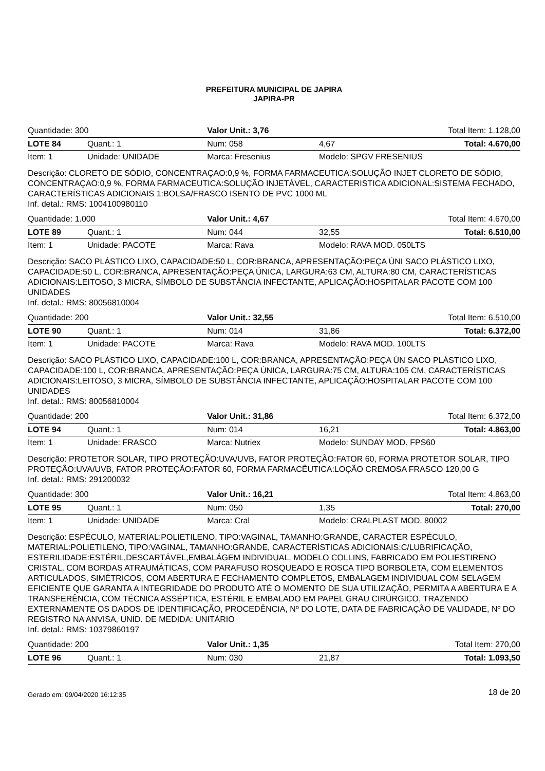PREFEITURA MUNICIPAL DE JAPIRA
JAPIRA-PR
| Quantidade: 300 | | Valor Unit.: 3,76 | | Total Item: 1.128,00 | |
| LOTE 84 | Quant.: 1 | | Num: 058 | 4,67 | Total: 4.670,00 |
| Item: 1 | Unidade: UNIDADE | Marca: Fresenius | | Modelo: SPGV FRESENIUS | |
| Descrição: CLORETO DE SÓDIO, CONCENTRAÇAO:0,9 %, FORMA FARMACEUTICA:SOLUÇÃO INJET CLORETO DE SÓDIO, CONCENTRAÇAO:0,9 %, FORMA FARMACEUTICA:SOLUÇÃO INJETÁVEL, CARACTERISTICA ADICIONAL:SISTEMA FECHADO, CARACTERÍSTICAS ADICIONAIS 1:BOLSA/FRASCO ISENTO DE PVC 1000 ML Inf. detal.: RMS: 1004100980110 | | | | | |
| Quantidade: 1.000 | | Valor Unit.: 4,67 | | Total Item: 4.670,00 | |
| LOTE 89 | Quant.: 1 | | Num: 044 | 32,55 | Total: 6.510,00 |
| Item: 1 | Unidade: PACOTE | Marca: Rava | | Modelo: RAVA MOD. 050LTS | |
| Descrição: SACO PLÁSTICO LIXO, CAPACIDADE:50 L, COR:BRANCA, APRESENTAÇÃO:PEÇA ÚNI SACO PLÁSTICO LIXO, CAPACIDADE:50 L, COR:BRANCA, APRESENTAÇÃO:PEÇA ÚNICA, LARGURA:63 CM, ALTURA:80 CM, CARACTERÍSTICAS ADICIONAIS:LEITOSO, 3 MICRA, SÍMBOLO DE SUBSTÂNCIA INFECTANTE, APLICAÇÃO:HOSPITALAR PACOTE COM 100 UNIDADES Inf. detal.: RMS: 80056810004 | | | | | |
| Quantidade: 200 | | Valor Unit.: 32,55 | | Total Item: 6.510,00 | |
| LOTE 90 | Quant.: 1 | | Num: 014 | 31,86 | Total: 6.372,00 |
| Item: 1 | Unidade: PACOTE | Marca: Rava | | Modelo: RAVA MOD. 100LTS | |
| Descrição: SACO PLÁSTICO LIXO, CAPACIDADE:100 L, COR:BRANCA, APRESENTAÇÃO:PEÇA ÚN SACO PLÁSTICO LIXO, CAPACIDADE:100 L, COR:BRANCA, APRESENTAÇÃO:PEÇA ÚNICA, LARGURA:75 CM, ALTURA:105 CM, CARACTERÍSTICAS ADICIONAIS:LEITOSO, 3 MICRA, SÍMBOLO DE SUBSTÂNCIA INFECTANTE, APLICAÇÃO:HOSPITALAR PACOTE COM 100 UNIDADES Inf. detal.: RMS: 80056810004 | | | | | |
| Quantidade: 200 | | Valor Unit.: 31,86 | | Total Item: 6.372,00 | |
| LOTE 94 | Quant.: 1 | | Num: 014 | 16,21 | Total: 4.863,00 |
| Item: 1 | Unidade: FRASCO | Marca: Nutriex | | Modelo: SUNDAY MOD. FPS60 | |
| Descrição: PROTETOR SOLAR, TIPO PROTEÇÃO:UVA/UVB, FATOR PROTEÇÃO:FATOR 60, FORMA PROTETOR SOLAR, TIPO PROTEÇÃO:UVA/UVB, FATOR PROTEÇÃO:FATOR 60, FORMA FARMACÊUTICA:LOÇÃO CREMOSA FRASCO 120,00 G Inf. detal.: RMS: 291200032 | | | | | |
| Quantidade: 300 | | Valor Unit.: 16,21 | | Total Item: 4.863,00 | |
| LOTE 95 | Quant.: 1 | | Num: 050 | 1,35 | Total: 270,00 |
| Item: 1 | Unidade: UNIDADE | Marca: Cral | | Modelo: CRALPLAST MOD. 80002 | |
| Descrição: ESPÉCULO, MATERIAL:POLIETILENO, TIPO:VAGINAL, TAMANHO:GRANDE, CARACTER ESPÉCULO, MATERIAL:POLIETILENO, TIPO:VAGINAL, TAMANHO:GRANDE, CARACTERÍSTICAS ADICIONAIS:C/LUBRIFICAÇÃO, ESTERILIDADE:ESTÉRIL,DESCARTÁVEL,EMBALÁGEM INDIVIDUAL. MODELO COLLINS, FABRICADO EM POLIESTIRENO CRISTAL, COM BORDAS ATRAUMÁTICAS, COM PARAFUSO ROSQUEADO E ROSCA TIPO BORBOLETA, COM ELEMENTOS ARTICULADOS, SIMÉTRICOS, COM ABERTURA E FECHAMENTO COMPLETOS, EMBALAGEM INDIVIDUAL COM SELAGEM EFICIENTE QUE GARANTA A INTEGRIDADE DO PRODUTO ATÉ O MOMENTO DE SUA UTILIZAÇÃO, PERMITA A ABERTURA E A TRANSFERÊNCIA, COM TÉCNICA ASSÉPTICA, ESTÉRIL E EMBALADO EM PAPEL GRAU CIRÚRGICO, TRAZENDO EXTERNAMENTE OS DADOS DE IDENTIFICAÇÃO, PROCEDÊNCIA, Nº DO LOTE, DATA DE FABRICAÇÃO DE VALIDADE, Nº DO REGISTRO NA ANVISA, UNID. DE MEDIDA: UNITÁRIO Inf. detal.: RMS: 10379860197 | | | | | |
| Quantidade: 200 | | Valor Unit.: 1,35 | | Total Item: 270,00 | |
| LOTE 96 | Quant.: 1 | | Num: 030 | 21,87 | Total: 1.093,50 |
Gerado em: 09/04/2020 16:12:35 18 de 20